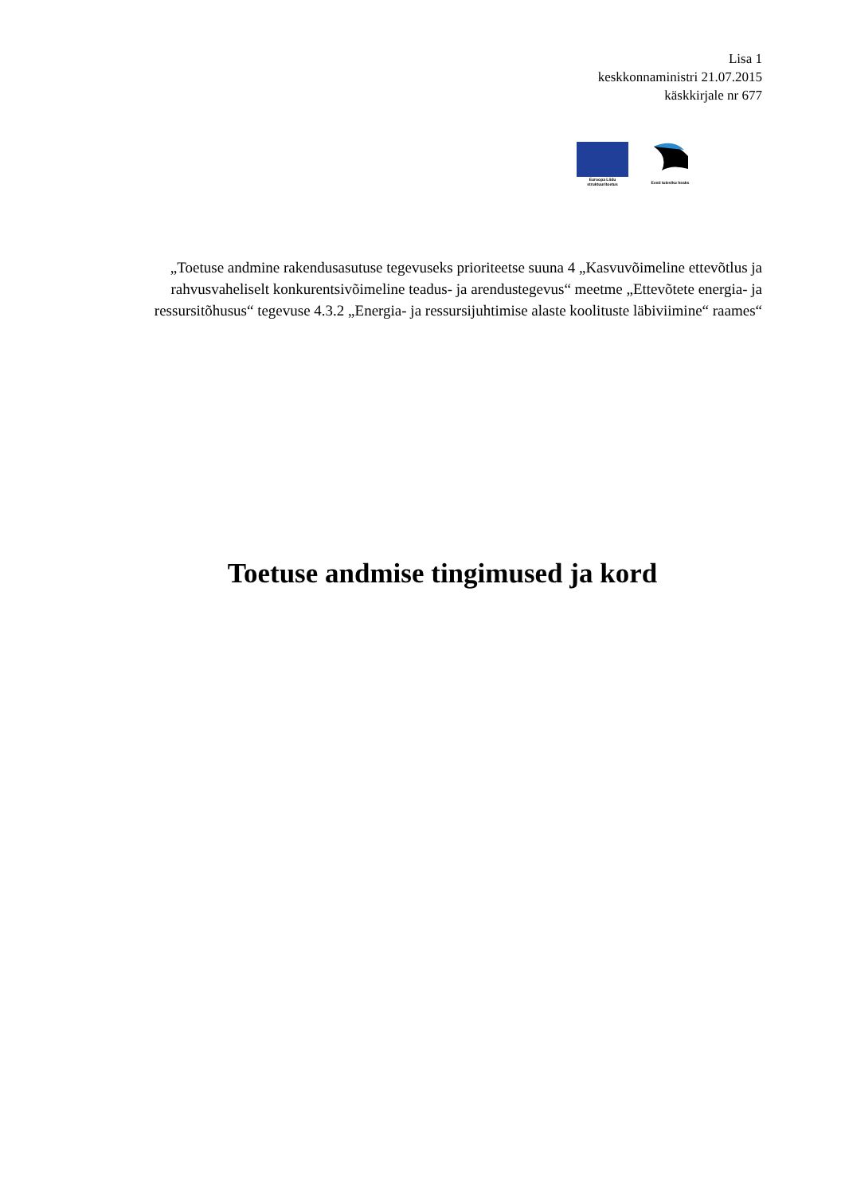Lisa 1
keskkonnaministri 21.07.2015
käskkirjale nr 677
Euroopa Liidu
struktuuritoetus
Eesti tuleviku heaks
„Toetuse andmine rakendusasutuse tegevuseks prioriteetse suuna 4 „Kasvuvõimeline ettevõtlus ja rahvusvaheliselt konkurentsivõimeline teadus- ja arendustegevus“ meetme „Ettevõtete energia- ja ressursitõhusus“ tegevuse 4.3.2 „Energia- ja ressursijuhtimise alaste koolituste läbiviimine“ raames“
Toetuse andmise tingimused ja kord